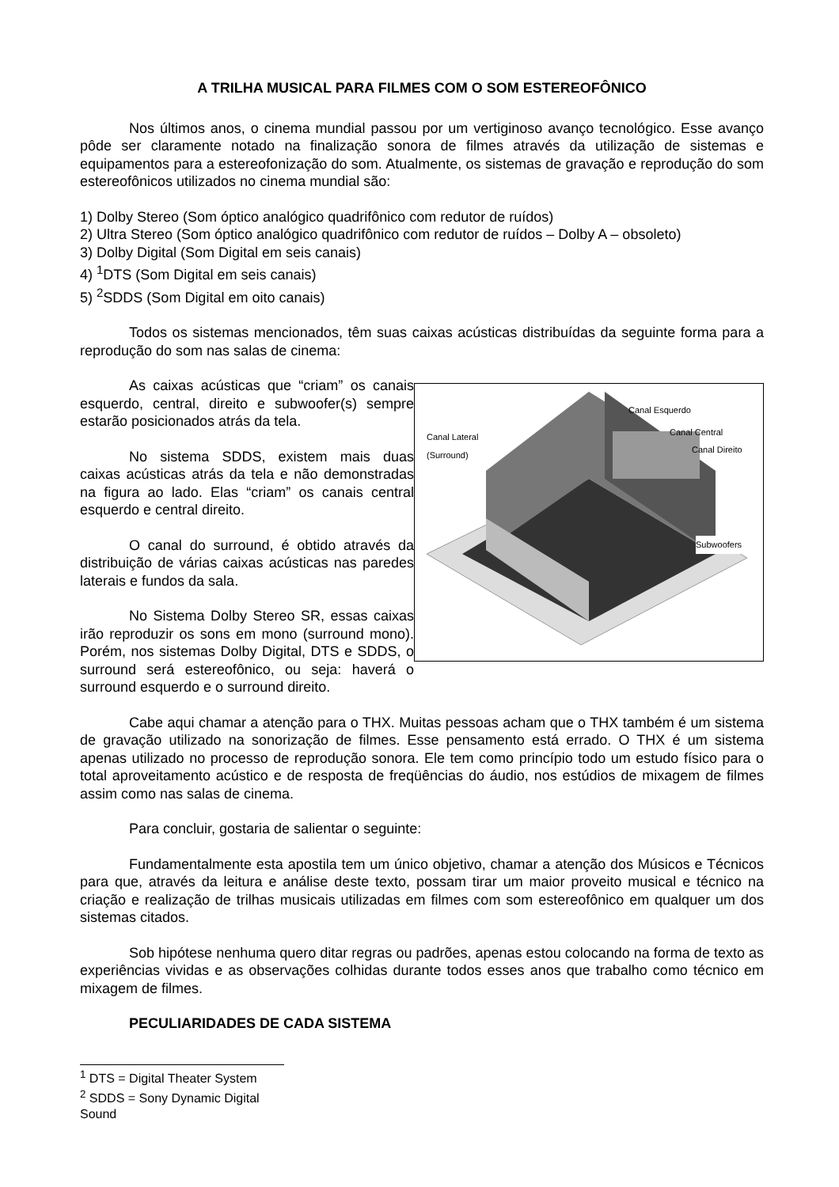A TRILHA MUSICAL PARA FILMES COM O SOM ESTEREOFÔNICO
Nos últimos anos, o cinema mundial passou por um vertiginoso avanço tecnológico. Esse avanço pôde ser claramente notado na finalização sonora de filmes através da utilização de sistemas e equipamentos para a estereofonização do som. Atualmente, os sistemas de gravação e reprodução do som estereofônicos utilizados no cinema mundial são:
1) Dolby Stereo (Som óptico analógico quadrifônico com redutor de ruídos)
2) Ultra Stereo (Som óptico analógico quadrifônico com redutor de ruídos – Dolby A – obsoleto)
3) Dolby Digital (Som Digital em seis canais)
4) <sup>1</sup>DTS (Som Digital em seis canais)
5) <sup>2</sup>SDDS (Som Digital em oito canais)
Todos os sistemas mencionados, têm suas caixas acústicas distribuídas da seguinte forma para a reprodução do som nas salas de cinema:
As caixas acústicas que “criam” os canais esquerdo, central, direito e subwoofer(s) sempre estarão posicionados atrás da tela.
No sistema SDDS, existem mais duas caixas acústicas atrás da tela e não demonstradas na figura ao lado. Elas “criam” os canais central esquerdo e central direito.
O canal do surround, é obtido através da distribuição de várias caixas acústicas nas paredes laterais e fundos da sala.
No Sistema Dolby Stereo SR, essas caixas irão reproduzir os sons em mono (surround mono). Porém, nos sistemas Dolby Digital, DTS e SDDS, o surround será estereofônico, ou seja: haverá o surround esquerdo e o surround direito.
Canal Esquerdo
Canal Central
Canal Direito
Canal Lateral
(Surround)
Subwoofers
Cabe aqui chamar a atenção para o THX. Muitas pessoas acham que o THX também é um sistema de gravação utilizado na sonorização de filmes. Esse pensamento está errado. O THX é um sistema apenas utilizado no processo de reprodução sonora. Ele tem como princípio todo um estudo físico para o total aproveitamento acústico e de resposta de freqüências do áudio, nos estúdios de mixagem de filmes assim como nas salas de cinema.
Para concluir, gostaria de salientar o seguinte:
Fundamentalmente esta apostila tem um único objetivo, chamar a atenção dos Músicos e Técnicos para que, através da leitura e análise deste texto, possam tirar um maior proveito musical e técnico na criação e realização de trilhas musicais utilizadas em filmes com som estereofônico em qualquer um dos sistemas citados.
Sob hipótese nenhuma quero ditar regras ou padrões, apenas estou colocando na forma de texto as experiências vividas e as observações colhidas durante todos esses anos que trabalho como técnico em mixagem de filmes.
PECULIARIDADES DE CADA SISTEMA
<sup>1</sup> DTS = Digital Theater System
<sup>2</sup> SDDS = Sony Dynamic Digital Sound